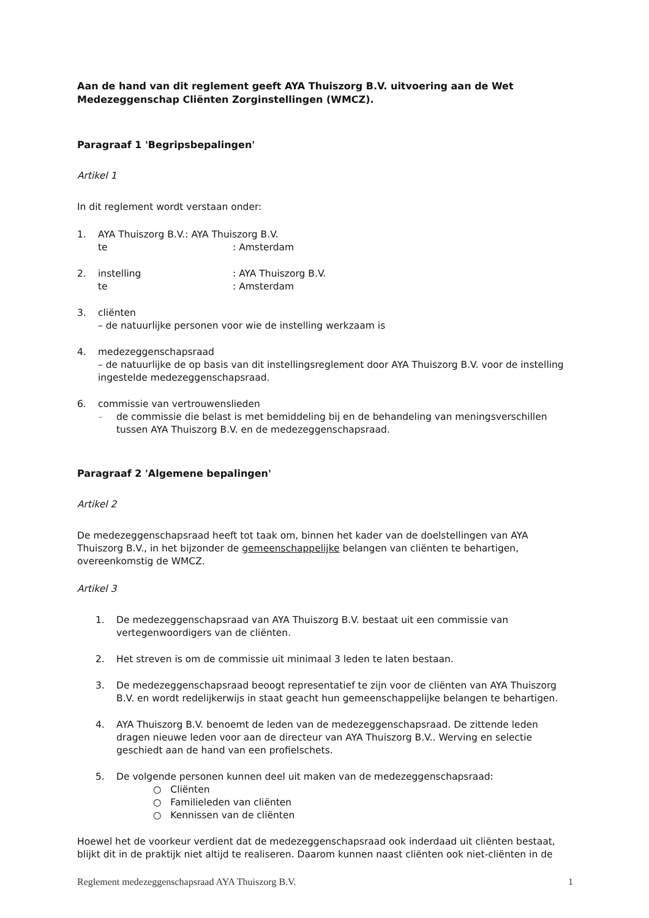Aan de hand van dit reglement geeft AYA Thuiszorg B.V. uitvoering aan de Wet Medezeggenschap Cliënten Zorginstellingen (WMCZ).
Paragraaf 1 'Begripsbepalingen'
Artikel 1
In dit reglement wordt verstaan onder:
1. AYA Thuiszorg B.V. : AYA Thuiszorg B.V.
te: Amsterdam
2. instelling: AYA Thuiszorg B.V.
te: Amsterdam
3. cliënten
– de natuurlijke personen voor wie de instelling werkzaam is
4. medezeggenschapsraad
– de natuurlijke de op basis van dit instellingsreglement door AYA Thuiszorg B.V. voor de instelling ingestelde medezeggenschapsraad.
6. commissie van vertrouwenslieden
– de commissie die belast is met bemiddeling bij en de behandeling van meningsverschillen tussen AYA Thuiszorg B.V. en de medezeggenschapsraad.
Paragraaf 2 'Algemene bepalingen'
Artikel 2
De medezeggenschapsraad heeft tot taak om, binnen het kader van de doelstellingen van AYA Thuiszorg B.V., in het bijzonder de gemeenschappelijke belangen van cliënten te behartigen, overeenkomstig de WMCZ.
Artikel 3
1. De medezeggenschapsraad van AYA Thuiszorg B.V. bestaat uit een commissie van vertegenwoordigers van de cliënten.
2. Het streven is om de commissie uit minimaal 3 leden te laten bestaan.
3. De medezeggenschapsraad beoogt representatief te zijn voor de cliënten van AYA Thuiszorg B.V. en wordt redelijkerwijs in staat geacht hun gemeenschappelijke belangen te behartigen.
4. AYA Thuiszorg B.V. benoemt de leden van de medezeggenschapsraad. De zittende leden dragen nieuwe leden voor aan de directeur van AYA Thuiszorg B.V.. Werving en selectie geschiedt aan de hand van een profielschets.
5. De volgende personen kunnen deel uit maken van de medezeggenschapsraad:
○ Cliënten
○ Familieleden van cliënten
○ Kennissen van de cliënten
Hoewel het de voorkeur verdient dat de medezeggenschapsraad ook inderdaad uit cliënten bestaat, blijkt dit in de praktijk niet altijd te realiseren. Daarom kunnen naast cliënten ook niet-cliënten in de
Reglement medezeggenschapsraad AYA Thuiszorg B.V. 1